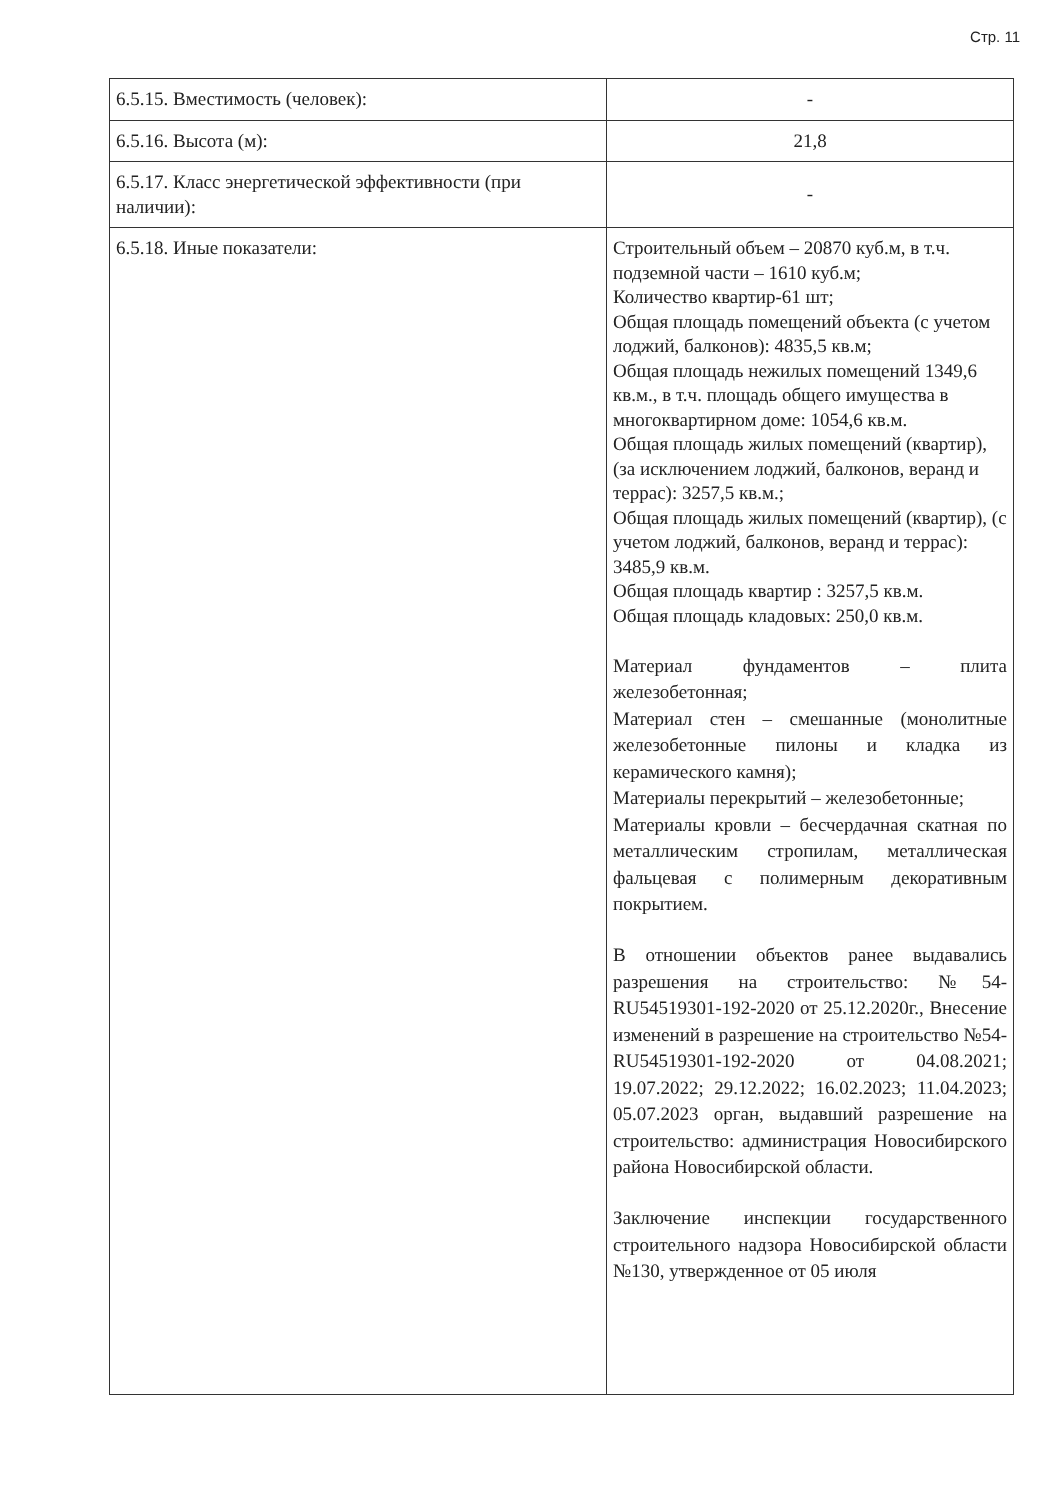Стр. 11
| 6.5.15. Вместимость (человек): | - |
| 6.5.16. Высота (м): | 21,8 |
| 6.5.17. Класс энергетической эффективности (при наличии): | - |
| 6.5.18. Иные показатели: | Строительный объем – 20870 куб.м, в т.ч. подземной части – 1610 куб.м; Количество квартир-61 шт; Общая площадь помещений объекта (с учетом лоджий, балконов): 4835,5 кв.м; Общая площадь нежилых помещений 1349,6 кв.м., в т.ч. площадь общего имущества в многоквартирном доме: 1054,6 кв.м. Общая площадь жилых помещений (квартир), (за исключением лоджий, балконов, веранд и террас): 3257,5 кв.м.; Общая площадь жилых помещений (квартир), (с учетом лоджий, балконов, веранд и террас): 3485,9 кв.м. Общая площадь квартир : 3257,5 кв.м. Общая площадь кладовых: 250,0 кв.м. Материал фундаментов – плита железобетонная; Материал стен – смешанные (монолитные железобетонные пилоны и кладка из керамического камня); Материалы перекрытий – железобетонные; Материалы кровли – бесчердачная скатная по металлическим стропилам, металлическая фальцевая с полимерным декоративным покрытием. В отношении объектов ранее выдавались разрешения на строительство: №54-RU54519301-192-2020 от 25.12.2020г., Внесение изменений в разрешение на строительство №54-RU54519301-192-2020 от 04.08.2021; 19.07.2022; 29.12.2022; 16.02.2023; 11.04.2023; 05.07.2023 орган, выдавший разрешение на строительство: администрация Новосибирского района Новосибирской области. Заключение инспекции государственного строительного надзора Новосибирской области №130, утвержденное от 05 июля |